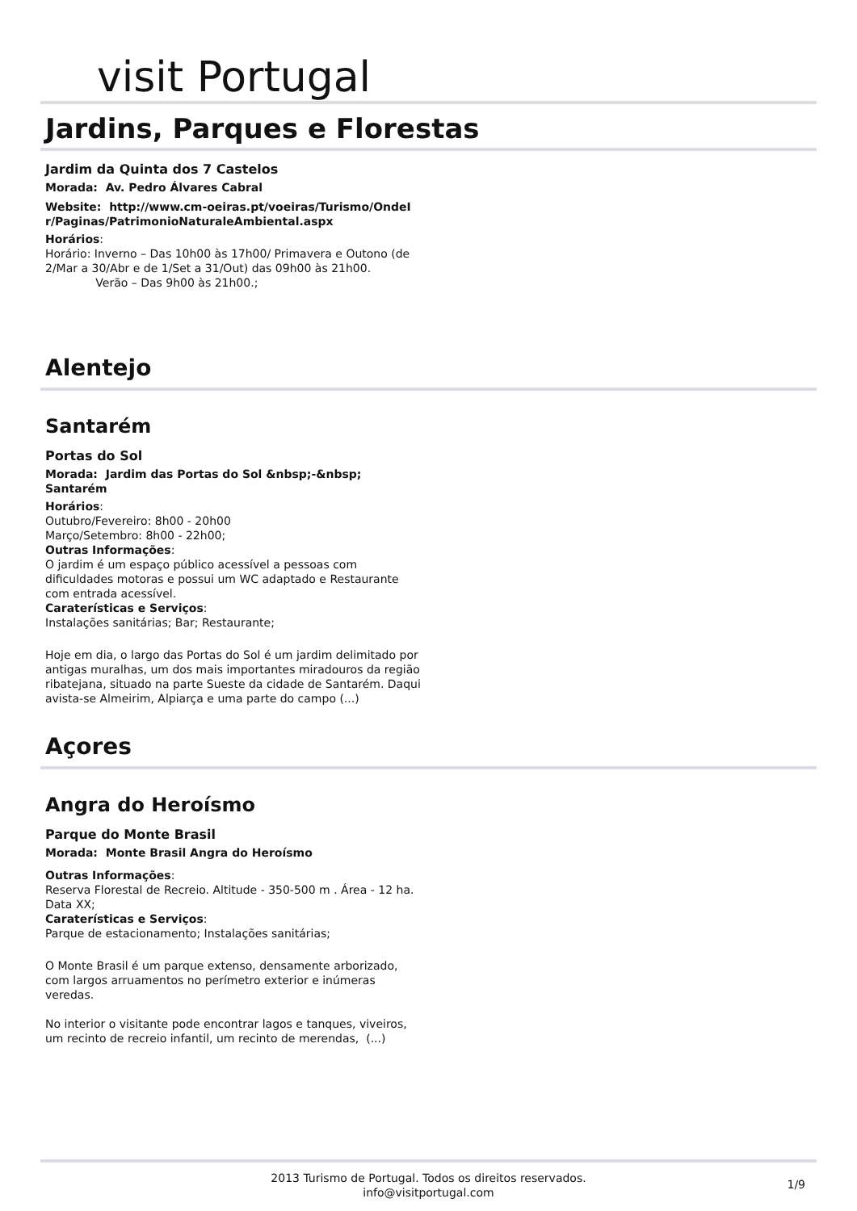visit Portugal
Jardins, Parques e Florestas
Jardim da Quinta dos 7 Castelos
Morada: Av. Pedro Álvares Cabral
Website: http://www.cm-oeiras.pt/voeiras/Turismo/OndeI r/Paginas/PatrimonioNaturaleAmbiental.aspx
Horários:
Horário: Inverno – Das 10h00 às 17h00/ Primavera e Outono (de 2/Mar a 30/Abr e de 1/Set a 31/Out) das 09h00 às 21h00.
Verão – Das 9h00 às 21h00.;
Alentejo
Santarém
Portas do Sol
Morada: Jardim das Portas do Sol &nbsp;-&nbsp; Santarém
Horários:
Outubro/Fevereiro: 8h00 - 20h00
Março/Setembro: 8h00 - 22h00;
Outras Informações:
O jardim é um espaço público acessível a pessoas com dificuldades motoras e possui um WC adaptado e Restaurante com entrada acessível.
Caraterísticas e Serviços:
Instalações sanitárias; Bar; Restaurante;
Hoje em dia, o largo das Portas do Sol é um jardim delimitado por antigas muralhas, um dos mais importantes miradouros da região ribatejana, situado na parte Sueste da cidade de Santarém. Daqui avista-se Almeirim, Alpiarça e uma parte do campo (...)
Açores
Angra do Heroísmo
Parque do Monte Brasil
Morada: Monte Brasil Angra do Heroísmo
Outras Informações:
Reserva Florestal de Recreio. Altitude - 350-500 m . Área - 12 ha. Data XX;
Caraterísticas e Serviços:
Parque de estacionamento; Instalações sanitárias;
O Monte Brasil é um parque extenso, densamente arborizado, com largos arruamentos no perímetro exterior e inúmeras veredas.
No interior o visitante pode encontrar lagos e tanques, viveiros, um recinto de recreio infantil, um recinto de merendas, (...)
2013 Turismo de Portugal. Todos os direitos reservados.
info@visitportugal.com
1/9